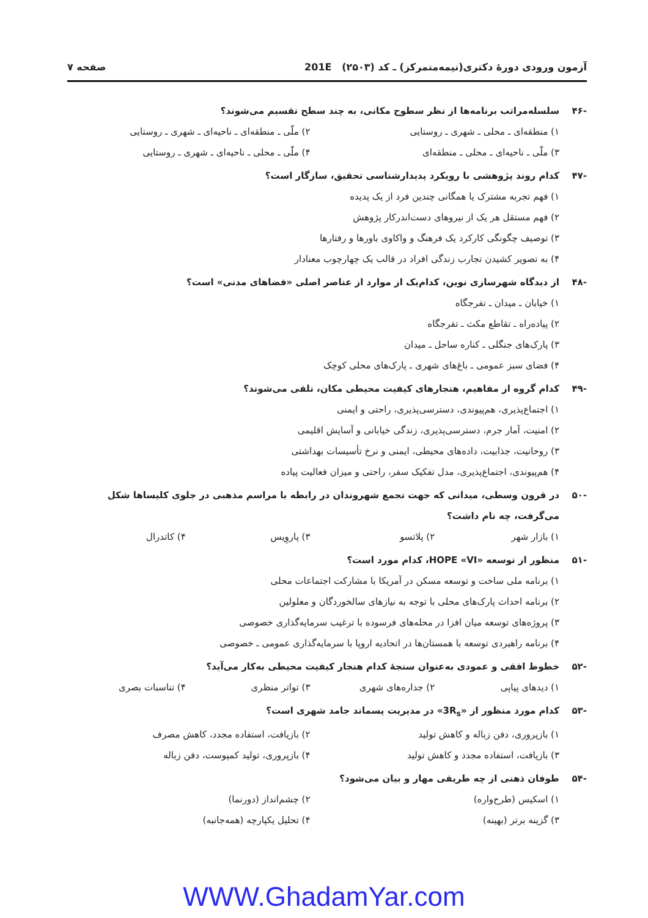آزمون ورودی دورهٔ دکتری(نیمه‌متمرکز) ـ کد (۲۵۰۳) 201E صفحه ۷
-۴۶ سلسله‌مراتب برنامه‌ها از نظر سطوح مکانی، به چند سطح تقسیم می‌شوند؟
۱) منطقه‌ای ـ محلی ـ شهری ـ روستایی ۲) ملّی ـ منطقه‌ای ـ ناحیه‌ای ـ شهری ـ روستایی ۳) ملّی ـ ناحیه‌ای ـ محلی ـ منطقه‌ای ۴) ملّی ـ محلی ـ ناحیه‌ای ـ شهری ـ روستایی
-۴۷ کدام روند پژوهشی با رویکرد پدیدارشناسی تحقیق، سازگار است؟
۱) فهم تجربه مشترک یا همگانی چندین فرد از یک پدیده
۲) فهم مستقل هر یک از نیروهای دست‌اندرکار پژوهش
۳) توصیف چگونگی کارکرد یک فرهنگ و واکاوی باورها و رفتارها
۴) به تصویر کشیدن تجارب زندگی افراد در قالب یک چهارچوب معنادار
-۴۸ از دیدگاه شهرسازی نوین، کدام‌یک از موارد از عناصر اصلی «فضاهای مدنی» است؟
۱) خیابان ـ میدان ـ تفرجگاه
۲) پیاده‌راه ـ تقاطع مکث ـ تفرجگاه
۳) پارک‌های جنگلی ـ کناره ساحل ـ میدان
۴) فضای سبز عمومی ـ باغ‌های شهری ـ پارک‌های محلی کوچک
-۴۹ کدام گروه از مفاهیم، هنجارهای کیفیت محیطی مکان، تلقی می‌شوند؟
۱) اجتماع‌پذیری، هم‌پیوندی، دسترسی‌پذیری، راحتی و ایمنی
۲) امنیت، آمار جرم، دسترسی‌پذیری، زندگی خیابانی و آسایش اقلیمی
۳) روحانیت، جذابیت، داده‌های محیطی، ایمنی و نرخ تأسیسات بهداشتی
۴) هم‌پیوندی، اجتماع‌پذیری، مدل تفکیک سفر، راحتی و میزان فعالیت پیاده
-۵۰ در قرون وسطی، میدانی که جهت تجمع شهروندان در رابطه با مراسم مذهبی در جلوی کلیساها شکل می‌گرفت، چه نام داشت؟
۱) بازار شهر ۲) پلاتسو ۳) پاروِیس ۴) کاتدرال
-۵۱ منظور از توسعه «HOPE «VI، کدام مورد است؟
۱) برنامه ملی ساخت و توسعه مسکن در آمریکا با مشارکت اجتماعات محلی
۲) برنامه احداث پارک‌های محلی با توجه به نیازهای سالخوردگان و معلولین
۳) پروژه‌های توسعه میان افزا در محله‌های فرسوده با ترغیب سرمایه‌گذاری خصوصی
۴) برنامه راهبردی توسعه با همستان‌ها در اتحادیه اروپا با سرمایه‌گذاری عمومی ـ خصوصی
-۵۲ خطوط افقی و عمودی به‌عنوان سنجهٔ کدام هنجار کیفیت محیطی به‌کار می‌آید؟
۱) دیدهای پیاپی ۲) جداره‌های شهری ۳) تواتر منظری ۴) تناسبات بصری
-۵۳ کدام مورد منظور از «3R<sub>s</sub>» در مدیریت پسماند جامد شهری است؟
۱) بازپروری، دفن زباله و کاهش تولید ۲) بازیافت، استفاده مجدد، کاهش مصرف ۳) بازیافت، استفاده مجدد و کاهش تولید ۴) بازپروری، تولید کمپوست، دفن زباله
-۵۴ طوفان ذهنی از چه طریقی مهار و بیان می‌شود؟
۱) اسکیس (طرح‌واره) ۲) چشم‌انداز (دورنما) ۳) گزینه برتر (بهینه) ۴) تحلیل یکپارچه (همه‌جانبه)
WWW.GhadamYar.com